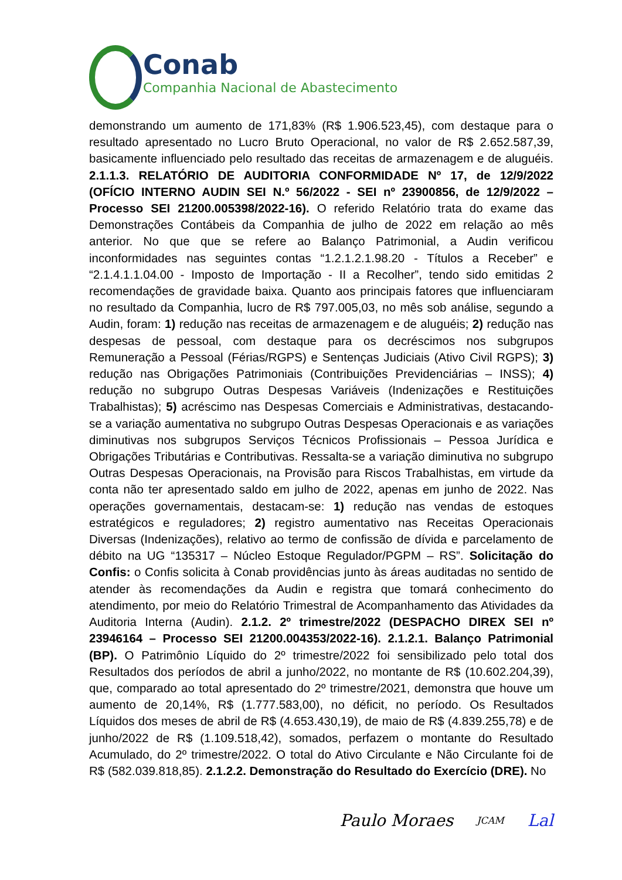Conab
Companhia Nacional de Abastecimento
demonstrando um aumento de 171,83% (R$ 1.906.523,45), com destaque para o resultado apresentado no Lucro Bruto Operacional, no valor de R$ 2.652.587,39, basicamente influenciado pelo resultado das receitas de armazenagem e de aluguéis. 2.1.1.3. RELATÓRIO DE AUDITORIA CONFORMIDADE Nº 17, de 12/9/2022 (OFÍCIO INTERNO AUDIN SEI N.º 56/2022 - SEI nº 23900856, de 12/9/2022 – Processo SEI 21200.005398/2022-16). O referido Relatório trata do exame das Demonstrações Contábeis da Companhia de julho de 2022 em relação ao mês anterior. No que que se refere ao Balanço Patrimonial, a Audin verificou inconformidades nas seguintes contas “1.2.1.2.1.98.20 - Títulos a Receber” e “2.1.4.1.1.04.00 - Imposto de Importação - II a Recolher”, tendo sido emitidas 2 recomendações de gravidade baixa. Quanto aos principais fatores que influenciaram no resultado da Companhia, lucro de R$ 797.005,03, no mês sob análise, segundo a Audin, foram: 1) redução nas receitas de armazenagem e de aluguéis; 2) redução nas despesas de pessoal, com destaque para os decréscimos nos subgrupos Remuneração a Pessoal (Férias/RGPS) e Sentenças Judiciais (Ativo Civil RGPS); 3) redução nas Obrigações Patrimoniais (Contribuições Previdenciárias – INSS); 4) redução no subgrupo Outras Despesas Variáveis (Indenizações e Restituições Trabalhistas); 5) acréscimo nas Despesas Comerciais e Administrativas, destacando-se a variação aumentativa no subgrupo Outras Despesas Operacionais e as variações diminutivas nos subgrupos Serviços Técnicos Profissionais – Pessoa Jurídica e Obrigações Tributárias e Contributivas. Ressalta-se a variação diminutiva no subgrupo Outras Despesas Operacionais, na Provisão para Riscos Trabalhistas, em virtude da conta não ter apresentado saldo em julho de 2022, apenas em junho de 2022. Nas operações governamentais, destacam-se: 1) redução nas vendas de estoques estratégicos e reguladores; 2) registro aumentativo nas Receitas Operacionais Diversas (Indenizações), relativo ao termo de confissão de dívida e parcelamento de débito na UG “135317 – Núcleo Estoque Regulador/PGPM – RS”. Solicitação do Confis: o Confis solicita à Conab providências junto às áreas auditadas no sentido de atender às recomendações da Audin e registra que tomará conhecimento do atendimento, por meio do Relatório Trimestral de Acompanhamento das Atividades da Auditoria Interna (Audin). 2.1.2. 2º trimestre/2022 (DESPACHO DIREX SEI nº 23946164 – Processo SEI 21200.004353/2022-16). 2.1.2.1. Balanço Patrimonial (BP). O Patrimônio Líquido do 2º trimestre/2022 foi sensibilizado pelo total dos Resultados dos períodos de abril a junho/2022, no montante de R$ (10.602.204,39), que, comparado ao total apresentado do 2º trimestre/2021, demonstra que houve um aumento de 20,14%, R$ (1.777.583,00), no déficit, no período. Os Resultados Líquidos dos meses de abril de R$ (4.653.430,19), de maio de R$ (4.839.255,78) e de junho/2022 de R$ (1.109.518,42), somados, perfazem o montante do Resultado Acumulado, do 2º trimestre/2022. O total do Ativo Circulante e Não Circulante foi de R$ (582.039.818,85). 2.1.2.2. Demonstração do Resultado do Exercício (DRE). No
Paulo Moraes JCAM Lal